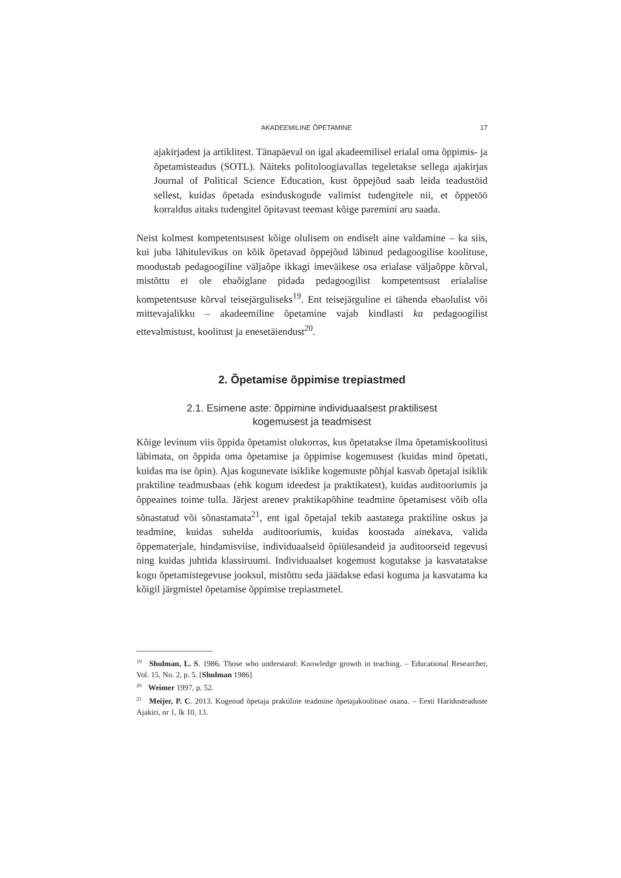AKADEEMILINE ÕPETAMINE 17
ajakirjadest ja artiklitest. Tänapäeval on igal akadeemilisel erialal oma õppimis- ja õpetamisteadus (SOTL). Näiteks politoloogiavallas tegeletakse sellega ajakirjas Journal of Political Science Education, kust õppejõud saab leida teadustöid sellest, kuidas õpetada esinduskogude valimist tudengitele nii, et õppetöö korraldus aitaks tudengitel õpitavast teemast kõige paremini aru saada.
Neist kolmest kompetentsusest kõige olulisem on endiselt aine valdamine – ka siis, kui juba lähitulevikus on kõik õpetavad õppejõud läbinud pedagoogilise koolituse, moodustab pedagoogiline väljaõpe ikkagi imeväikese osa erialase väljaõppe kõrval, mistõttu ei ole ebaõiglane pidada pedagoogilist kompetentsust erialalise kompetentsuse kõrval teisejärguliseks<sup>19</sup>. Ent teisejärguline ei tähenda ebaolulist või mittevajalikku – akadeemiline õpetamine vajab kindlasti ka pedagoogilist ettevalmistust, koolitust ja enesetäiendust<sup>20</sup>.
2. Õpetamise õppimise trepiastmed
2.1. Esimene aste: õppimine individuaalsest praktilisest
kogemusest ja teadmisest
Kõige levinum viis õppida õpetamist olukorras, kus õpetatakse ilma õpetamiskoolitusi läbimata, on õppida oma õpetamise ja õppimise kogemusest (kuidas mind õpetati, kuidas ma ise õpin). Ajas kogunevate isiklike kogemuste põhjal kasvab õpetajal isiklik praktiline teadmusbaas (ehk kogum ideedest ja praktikatest), kuidas auditooriumis ja õppeaines toime tulla. Järjest arenev praktikapõhine teadmine õpetamisest võib olla sõnastatud või sõnastamata<sup>21</sup>, ent igal õpetajal tekib aastatega praktiline oskus ja teadmine, kuidas suhelda auditooriumis, kuidas koostada ainekava, valida õppematerjale, hindamisviise, individuaalseid õpiülesandeid ja auditoorseid tegevusi ning kuidas juhtida klassiruumi. Individuaalset kogemust kogutakse ja kasvatatakse kogu õpetamistegevuse jooksul, mistõttu seda jäädakse edasi koguma ja kasvatama ka kõigil järgmistel õpetamise õppimise trepiastmetel.
<sup>19</sup> Shulman, L. S. 1986. Those who understand: Knowledge growth in teaching. – Educational Researcher, Vol. 15, No. 2, p. 5. [Shulman 1986]
<sup>20</sup> Weimer 1997, p. 52.
<sup>21</sup> Meijer, P. C. 2013. Kogenud õpetaja praktiline teadmine õpetajakoolituse osana. – Eesti Haridusteaduste Ajakiri, nr 1, lk 10, 13.